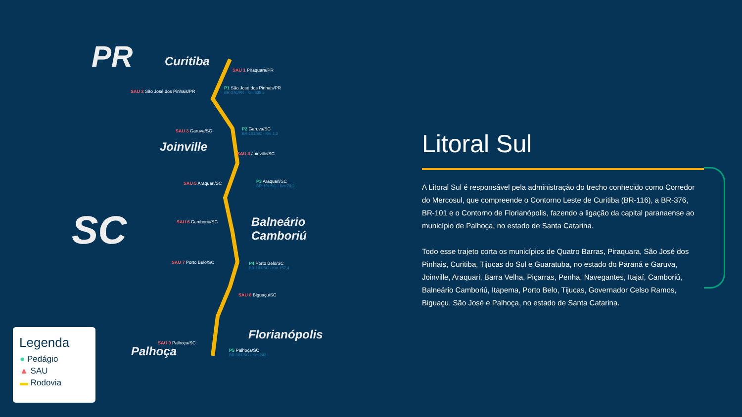PR
SC
Curitiba
Joinville
Balneário
Camboriú
Florianópolis
Palhoça
SAU 1 Piraquara/PR
SAU 2 São José dos Pinhais/PR
P1 São José dos Pinhais/PR
BR-376/PR - Km 635,5
SAU 3 Garuva/SC P2 Garuva/SC
BR-101/SC - Km 1,3
SAU 4 Joinville/SC
SAU 5 Araquari/SC P3 Araquari/SC
BR-101/SC - Km 79,3
SAU 6 Camboriú/SC
SAU 7 Porto Belo/SC P4 Porto Belo/SC
BR-101/SC - Km 157,4
SAU 8 Biguaçu/SC
SAU 9 Palhoça/SC
P5 Palhoça/SC
BR-101/SC - Km 243
Legenda
● Pedágio
▲ SAU
▬ Rodovia
Litoral Sul
A Litoral Sul é responsável pela administração do trecho conhecido como Corredor do Mercosul, que compreende o Contorno Leste de Curitiba (BR-116), a BR-376, BR-101 e o Contorno de Florianópolis, fazendo a ligação da capital paranaense ao município de Palhoça, no estado de Santa Catarina.
Todo esse trajeto corta os municípios de Quatro Barras, Piraquara, São José dos Pinhais, Curitiba, Tijucas do Sul e Guaratuba, no estado do Paraná e Garuva, Joinville, Araquari, Barra Velha, Piçarras, Penha, Navegantes, Itajaí, Camboriú, Balneário Camboriú, Itapema, Porto Belo, Tijucas, Governador Celso Ramos, Biguaçu, São José e Palhoça, no estado de Santa Catarina.